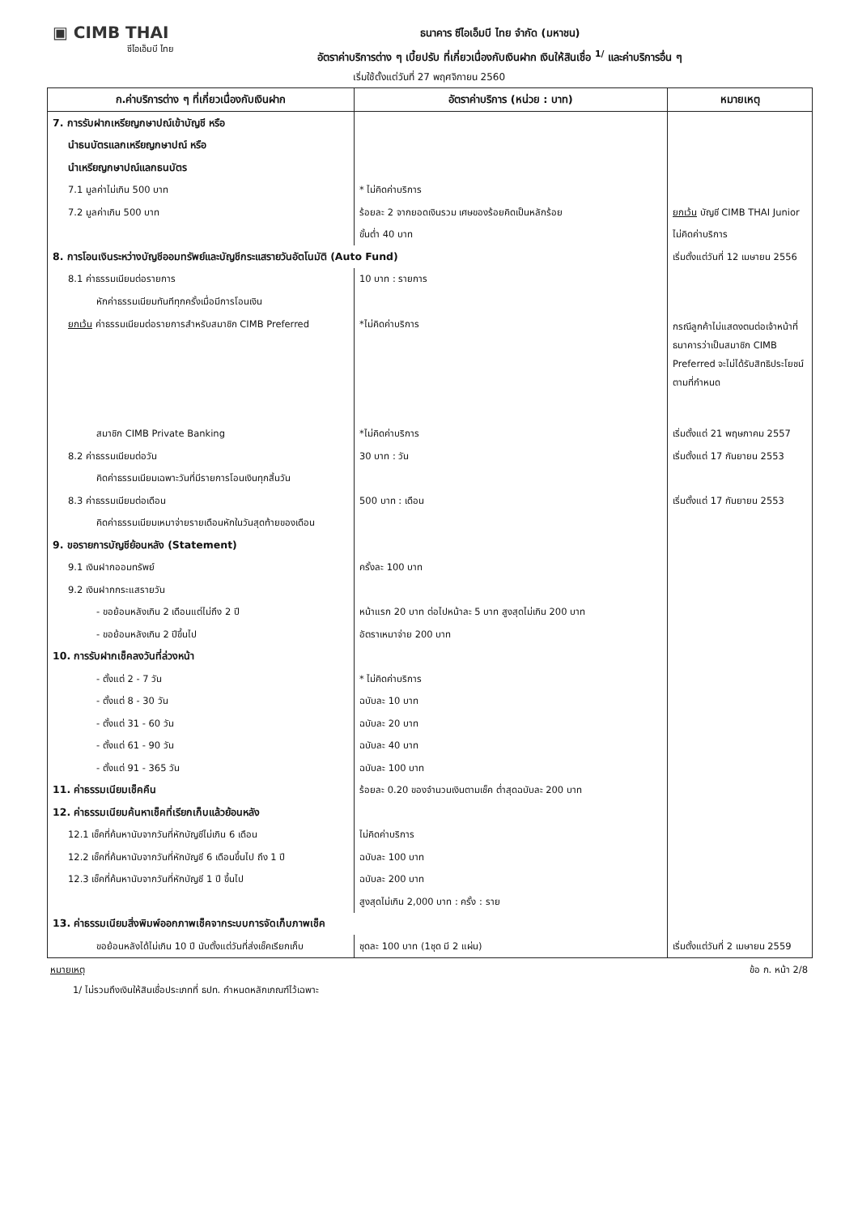▣ CIMB THAI
ซีไอเอ็มบี ไทย
ธนาคาร ซีไอเอ็มบี ไทย จำกัด (มหาชน)
อัตราค่าบริการต่าง ๆ เบี้ยปรับ ที่เกี่ยวเนื่องกับเงินฝาก เงินให้สินเชื่อ <sup>1/</sup> และค่าบริการอื่น ๆ
เริ่มใช้ตั้งแต่วันที่ 27 พฤศจิกายน 2560
| ก.ค่าบริการต่าง ๆ ที่เกี่ยวเนื่องกับเงินฝาก | อัตราค่าบริการ (หน่วย : บาท) | หมายเหตุ |
| --- | --- | --- |
| 7. การรับฝากเหรียญกษาปณ์เข้าบัญชี หรือ | | |
| นำธนบัตรแลกเหรียญกษาปณ์ หรือ | | |
| นำเหรียญกษาปณ์แลกธนบัตร | | |
| 7.1 มูลค่าไม่เกิน 500 บาท | * ไม่คิดค่าบริการ | |
| 7.2 มูลค่าเกิน 500 บาท | ร้อยละ 2 จากยอดเงินรวม เศษของร้อยคิดเป็นหลักร้อย | ยกเว้น บัญชี CIMB THAI Junior |
| | ขั้นต่ำ 40 บาท | ไม่คิดค่าบริการ |
| 8. การโอนเงินระหว่างบัญชีออมทรัพย์และบัญชีกระแสรายวันอัตโนมัติ (Auto Fund) | | เริ่มตั้งแต่วันที่ 12 เมษายน 2556 |
| 8.1 ค่าธรรมเนียมต่อรายการ | 10 บาท : รายการ | |
| หักค่าธรรมเนียมทันทีทุกครั้งเมื่อมีการโอนเงิน | | |
| ยกเว้น ค่าธรรมเนียมต่อรายการสำหรับสมาชิก CIMB Preferred | *ไม่คิดค่าบริการ | กรณีลูกค้าไม่แสดงตนต่อเจ้าหน้าที่ ธนาคารว่าเป็นสมาชิก CIMB Preferred จะไม่ได้รับสิทธิประโยชน์ตามที่กำหนด |
| สมาชิก CIMB Private Banking | *ไม่คิดค่าบริการ | เริ่มตั้งแต่ 21 พฤษภาคม 2557 |
| 8.2 ค่าธรรมเนียมต่อวัน | 30 บาท : วัน | เริ่มตั้งแต่ 17 กันยายน 2553 |
| คิดค่าธรรมเนียมเฉพาะวันที่มีรายการโอนเงินทุกสิ้นวัน | | |
| 8.3 ค่าธรรมเนียมต่อเดือน | 500 บาท : เดือน | เริ่มตั้งแต่ 17 กันยายน 2553 |
| คิดค่าธรรมเนียมเหมาจ่ายรายเดือนหักในวันสุดท้ายของเดือน | | |
| 9. ขอรายการบัญชีย้อนหลัง (Statement) | | |
| 9.1 เงินฝากออมทรัพย์ | ครั้งละ 100 บาท | |
| 9.2 เงินฝากกระแสรายวัน | | |
| - ขอย้อนหลังเกิน 2 เดือนแต่ไม่ถึง 2 ปี | หน้าแรก 20 บาท ต่อไปหน้าละ 5 บาท สูงสุดไม่เกิน 200 บาท | |
| - ขอย้อนหลังเกิน 2 ปีขึ้นไป | อัตราเหมาจ่าย 200 บาท | |
| 10. การรับฝากเช็คลงวันที่ล่วงหน้า | | |
| - ตั้งแต่ 2 - 7 วัน | * ไม่คิดค่าบริการ | |
| - ตั้งแต่ 8 - 30 วัน | ฉบับละ 10 บาท | |
| - ตั้งแต่ 31 - 60 วัน | ฉบับละ 20 บาท | |
| - ตั้งแต่ 61 - 90 วัน | ฉบับละ 40 บาท | |
| - ตั้งแต่ 91 - 365 วัน | ฉบับละ 100 บาท | |
| 11. ค่าธรรมเนียมเช็คคืน | ร้อยละ 0.20 ของจำนวนเงินตามเช็ค ต่ำสุดฉบับละ 200 บาท | |
| 12. ค่าธรรมเนียมค้นหาเช็คที่เรียกเก็บแล้วย้อนหลัง | | |
| 12.1 เช็คที่ค้นหานับจากวันที่หักบัญชีไม่เกิน 6 เดือน | ไม่คิดค่าบริการ | |
| 12.2 เช็คที่ค้นหานับจากวันที่หักบัญชี 6 เดือนขึ้นไป ถึง 1 ปี | ฉบับละ 100 บาท | |
| 12.3 เช็คที่ค้นหานับจากวันที่หักบัญชี 1 ปี ขึ้นไป | ฉบับละ 200 บาท | |
| | สูงสุดไม่เกิน 2,000 บาท : ครั้ง : ราย | |
| 13. ค่าธรรมเนียมสิ่งพิมพ์ออกภาพเช็คจากระบบการจัดเก็บภาพเช็ค | | |
| ขอย้อนหลังได้ไม่เกิน 10 ปี นับตั้งแต่วันที่ส่งเช็คเรียกเก็บ | ชุดละ 100 บาท (1ชุด มี 2 แผ่น) | เริ่มตั้งแต่วันที่ 2 เมษายน 2559 |
หมายเหตุ ข้อ ก. หน้า 2/8
1/ ไม่รวมถึงเงินให้สินเชื่อประเภทที่ ธปท. กำหนดหลักเกณฑ์ไว้เฉพาะ